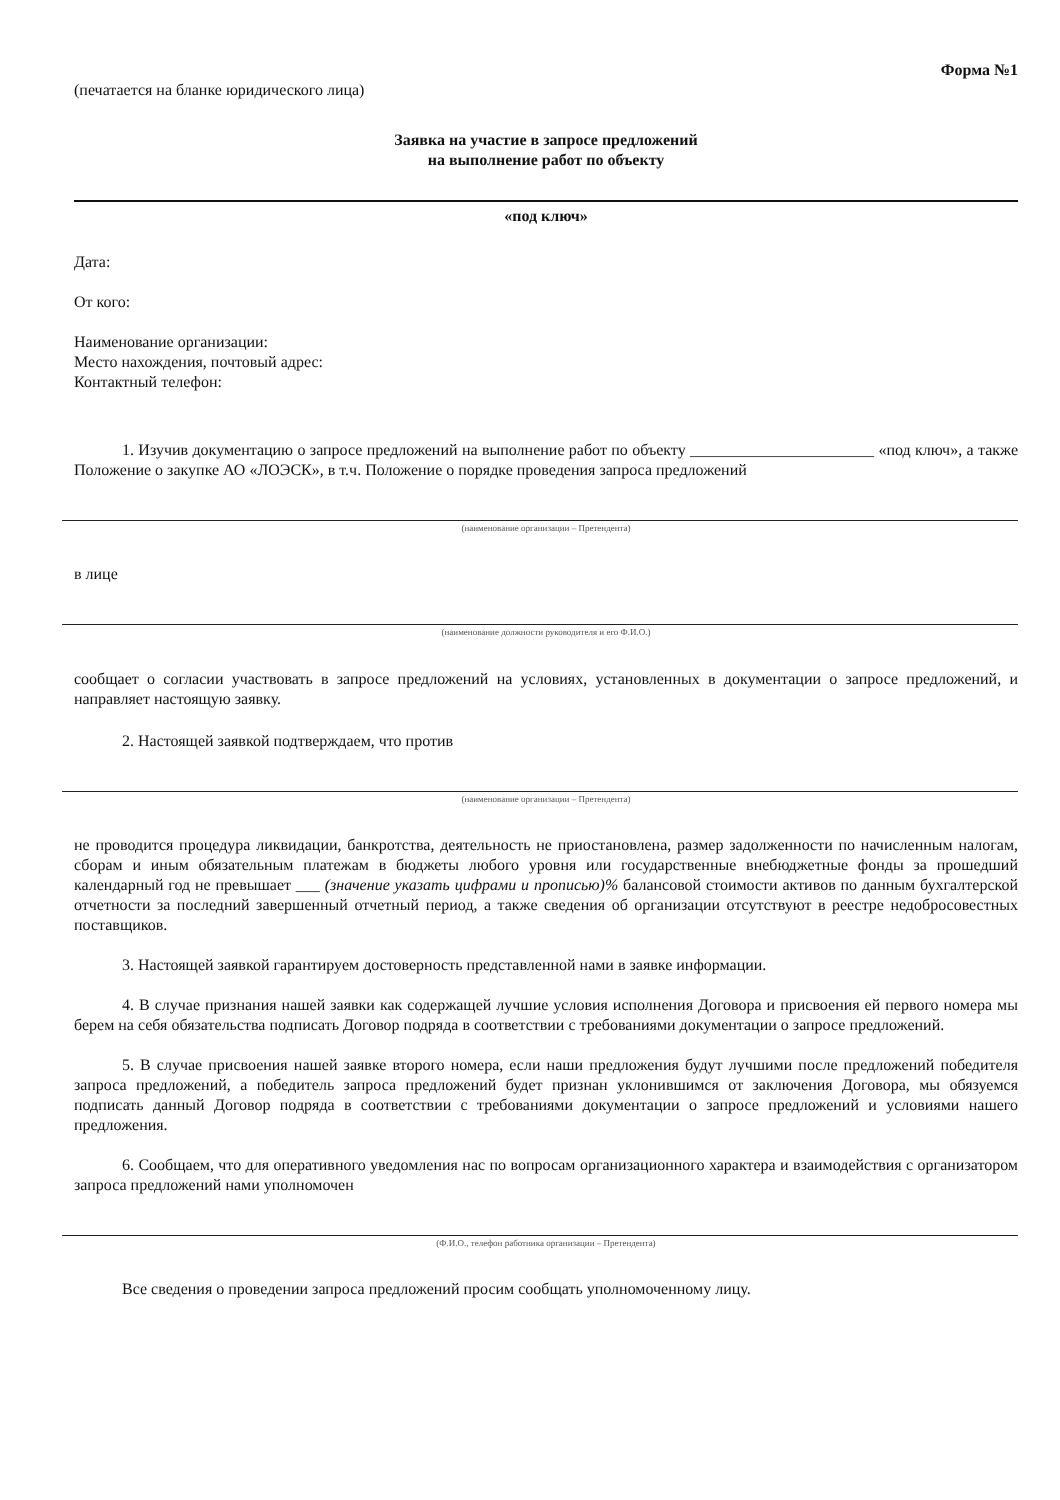Форма №1
(печатается на бланке юридического лица)
Заявка на участие в запросе предложений
на выполнение работ по объекту
«под ключ»
Дата:
От кого:
Наименование организации:
Место нахождения, почтовый адрес:
Контактный телефон:
1. Изучив документацию о запросе предложений на выполнение работ по объекту _______________________ «под ключ», а также Положение о закупке АО «ЛОЭСК», в т.ч. Положение о порядке проведения запроса предложений
(наименование организации – Претендента)
в лице
(наименование должности руководителя и его Ф.И.О.)
сообщает о согласии участвовать в запросе предложений на условиях, установленных в документации о запросе предложений, и направляет настоящую заявку.
2. Настоящей заявкой подтверждаем, что против
(наименование организации – Претендента)
не проводится процедура ликвидации, банкротства, деятельность не приостановлена, размер задолженности по начисленным налогам, сборам и иным обязательным платежам в бюджеты любого уровня или государственные внебюджетные фонды за прошедший календарный год не превышает ___ (значение указать цифрами и прописью)% балансовой стоимости активов по данным бухгалтерской отчетности за последний завершенный отчетный период, а также сведения об организации отсутствуют в реестре недобросовестных поставщиков.
3. Настоящей заявкой гарантируем достоверность представленной нами в заявке информации.
4. В случае признания нашей заявки как содержащей лучшие условия исполнения Договора и присвоения ей первого номера мы берем на себя обязательства подписать Договор подряда в соответствии с требованиями документации о запросе предложений.
5. В случае присвоения нашей заявке второго номера, если наши предложения будут лучшими после предложений победителя запроса предложений, а победитель запроса предложений будет признан уклонившимся от заключения Договора, мы обязуемся подписать данный Договор подряда в соответствии с требованиями документации о запросе предложений и условиями нашего предложения.
6. Сообщаем, что для оперативного уведомления нас по вопросам организационного характера и взаимодействия с организатором запроса предложений нами уполномочен
(Ф.И.О., телефон работника организации – Претендента)
Все сведения о проведении запроса предложений просим сообщать уполномоченному лицу.